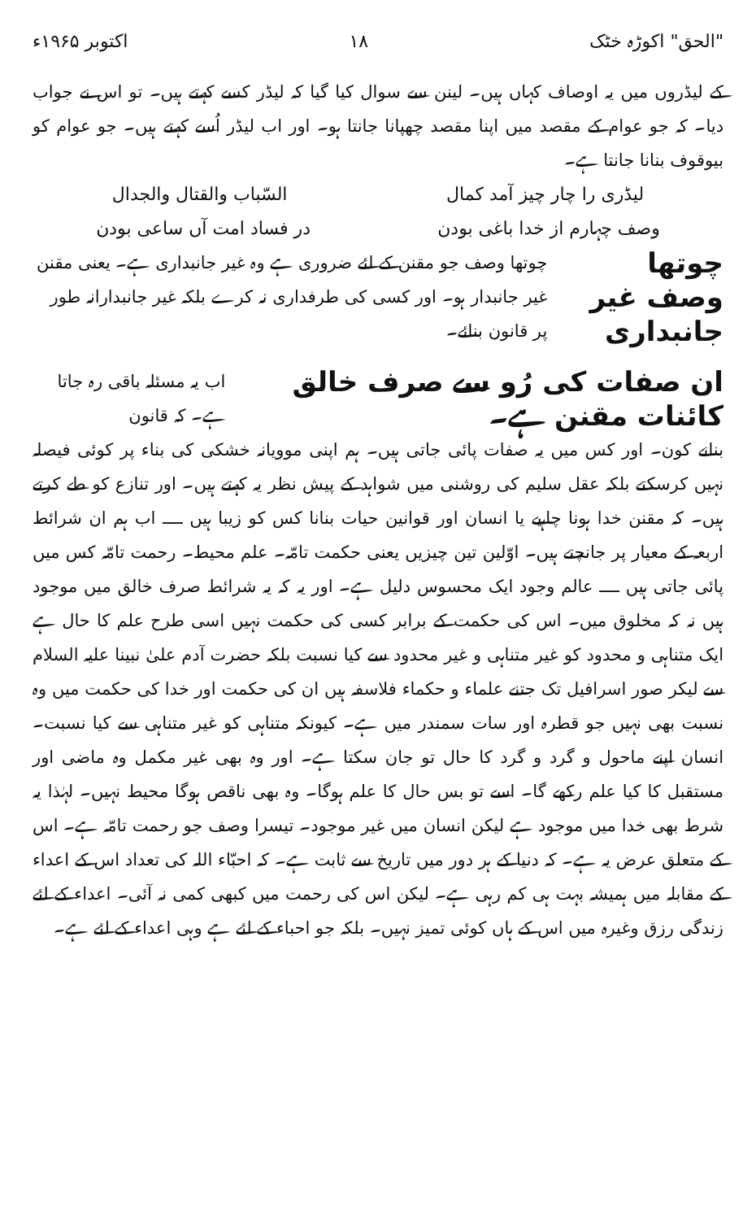"الحق" اکوڑہ خٹک ۱۸ اکتوبر ۱۹۶۵ء
کے لیڈروں میں یہ اوصاف کہاں ہیں۔ لینن سے سوال کیا گیا کہ لیڈر کسے کہتے ہیں۔ تو اس نے جواب دیا۔ کہ جو عوام کے مقصد میں اپنا مقصد چھپانا جانتا ہو۔ اور اب لیڈر اُسے کہتے ہیں۔ جو عوام کو بیوقوف بنانا جانتا ہے۔
لیڈری را چار چیز آمد کمال السّباب والقتال والجدال
وصف چہارم از خدا باغی بودن در فساد امت آں ساعی بودن
چوتھا وصف غیر جانبداری چوتھا وصف جو مقنن کے لئے ضروری ہے وہ غیر جانبداری ہے۔ یعنی مقنن غیر جانبدار ہو۔ اور کسی کی طرفداری نہ کرے بلکہ غیر جانبدارانہ طور پر قانون بنائے۔
ان صفات کی رُو سے صرف خالق کائنات مقنن ہے۔ اب یہ مسئلہ باقی رہ جاتا ہے۔ کہ قانون
بنانے کون۔ اور کس میں یہ صفات پائی جاتی ہیں۔ ہم اپنی موویانہ خشکی کی بناء پر کوئی فیصلہ نہیں کرسکتے بلکہ عقل سلیم کی روشنی میں شواہد کے پیش نظر یہ کہتے ہیں۔ اور تنازع کو طے کرتے ہیں۔ کہ مقنن خدا ہونا چاہیے یا انسان اور قوانین حیات بنانا کس کو زیبا ہیں ــــ اب ہم ان شرائط اربعہ کے معیار پر جانچتے ہیں۔ اوّلین تین چیزیں یعنی حکمت تامّہ۔ علم محیط۔ رحمت تامّہ کس میں پائی جاتی ہیں ــــ عالم وجود ایک محسوس دلیل ہے۔ اور یہ کہ یہ شرائط صرف خالق میں موجود ہیں نہ کہ مخلوق میں۔ اس کی حکمت کے برابر کسی کی حکمت نہیں اسی طرح علم کا حال ہے ایک متناہی و محدود کو غیر متناہی و غیر محدود سے کیا نسبت بلکہ حضرت آدم علیٰ نبینا علیہ السلام سے لیکر صور اسرافیل تک جتنے علماء و حکماء فلاسفہ ہیں ان کی حکمت اور خدا کی حکمت میں وہ نسبت بھی نہیں جو قطرہ اور سات سمندر میں ہے۔ کیونکہ متناہی کو غیر متناہی سے کیا نسبت۔ انسان اپنے ماحول و گرد و گرد کا حال تو جان سکتا ہے۔ اور وہ بھی غیر مکمل وہ ماضی اور مستقبل کا کیا علم رکھے گا۔ اسے تو بس حال کا علم ہوگا۔ وہ بھی ناقص ہوگا محیط نہیں۔ لہٰذا یہ شرط بھی خدا میں موجود ہے لیکن انسان میں غیر موجود۔ تیسرا وصف جو رحمت تامّہ ہے۔ اس کے متعلق عرض یہ ہے۔ کہ دنیا کے ہر دور میں تاریخ سے ثابت ہے۔ کہ احبّاء اللہ کی تعداد اس کے اعداء کے مقابلہ میں ہمیشہ بہت ہی کم رہی ہے۔ لیکن اس کی رحمت میں کبھی کمی نہ آئی۔ اعداء کے لئے زندگی رزق وغیرہ میں اس کے ہاں کوئی تمیز نہیں۔ بلکہ جو احباء کے لئے ہے وہی اعداء کے لئے ہے۔